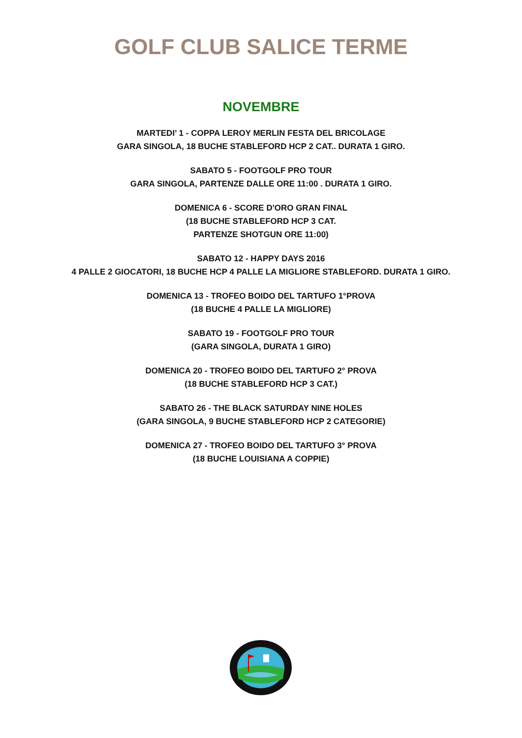GOLF CLUB SALICE TERME
NOVEMBRE
MARTEDI’ 1 - COPPA LEROY MERLIN FESTA DEL BRICOLAGE
GARA SINGOLA, 18 BUCHE STABLEFORD HCP 2 CAT.. DURATA 1 GIRO.
SABATO 5 - FOOTGOLF PRO TOUR
GARA SINGOLA, PARTENZE DALLE ORE 11:00 . DURATA 1 GIRO.
DOMENICA 6 - SCORE D'ORO GRAN FINAL
(18 BUCHE STABLEFORD HCP 3 CAT.
PARTENZE SHOTGUN ORE 11:00)
SABATO 12 - HAPPY DAYS 2016
4 PALLE 2 GIOCATORI, 18 BUCHE HCP 4 PALLE LA MIGLIORE STABLEFORD. DURATA 1 GIRO.
DOMENICA 13 - TROFEO BOIDO DEL TARTUFO 1°PROVA
(18 BUCHE 4 PALLE LA MIGLIORE)
SABATO 19 - FOOTGOLF PRO TOUR
(GARA SINGOLA, DURATA 1 GIRO)
DOMENICA 20 - TROFEO BOIDO DEL TARTUFO 2° PROVA
(18 BUCHE STABLEFORD HCP 3 CAT.)
SABATO 26 - THE BLACK SATURDAY NINE HOLES
(GARA SINGOLA, 9 BUCHE STABLEFORD HCP 2 CATEGORIE)
DOMENICA 27 - TROFEO BOIDO DEL TARTUFO 3° PROVA
(18 BUCHE LOUISIANA A COPPIE)